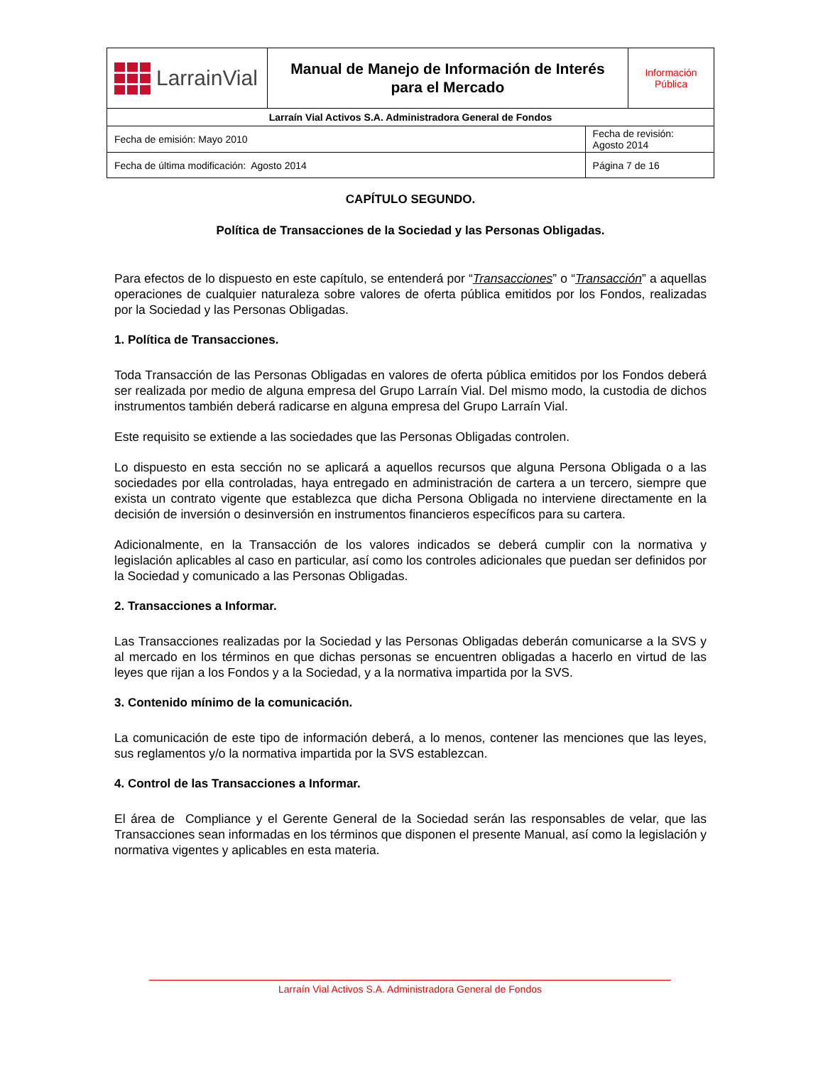| LarrainVial | Manual de Manejo de Información de Interés para el Mercado | | Información Pública |
| Larraín Vial Activos S.A. Administradora General de Fondos | | | |
| Fecha de emisión: Mayo 2010 | | Fecha de revisión: Agosto 2014 | |
| Fecha de última modificación: Agosto 2014 | | Página 7 de 16 | |
CAPÍTULO SEGUNDO.
Política de Transacciones de la Sociedad y las Personas Obligadas.
Para efectos de lo dispuesto en este capítulo, se entenderá por “Transacciones” o “Transacción” a aquellas operaciones de cualquier naturaleza sobre valores de oferta pública emitidos por los Fondos, realizadas por la Sociedad y las Personas Obligadas.
1. Política de Transacciones.
Toda Transacción de las Personas Obligadas en valores de oferta pública emitidos por los Fondos deberá ser realizada por medio de alguna empresa del Grupo Larraín Vial. Del mismo modo, la custodia de dichos instrumentos también deberá radicarse en alguna empresa del Grupo Larraín Vial.
Este requisito se extiende a las sociedades que las Personas Obligadas controlen.
Lo dispuesto en esta sección no se aplicará a aquellos recursos que alguna Persona Obligada o a las sociedades por ella controladas, haya entregado en administración de cartera a un tercero, siempre que exista un contrato vigente que establezca que dicha Persona Obligada no interviene directamente en la decisión de inversión o desinversión en instrumentos financieros específicos para su cartera.
Adicionalmente, en la Transacción de los valores indicados se deberá cumplir con la normativa y legislación aplicables al caso en particular, así como los controles adicionales que puedan ser definidos por la Sociedad y comunicado a las Personas Obligadas.
2. Transacciones a Informar.
Las Transacciones realizadas por la Sociedad y las Personas Obligadas deberán comunicarse a la SVS y al mercado en los términos en que dichas personas se encuentren obligadas a hacerlo en virtud de las leyes que rijan a los Fondos y a la Sociedad, y a la normativa impartida por la SVS.
3. Contenido mínimo de la comunicación.
La comunicación de este tipo de información deberá, a lo menos, contener las menciones que las leyes, sus reglamentos y/o la normativa impartida por la SVS establezcan.
4. Control de las Transacciones a Informar.
El área de Compliance y el Gerente General de la Sociedad serán las responsables de velar, que las Transacciones sean informadas en los términos que disponen el presente Manual, así como la legislación y normativa vigentes y aplicables en esta materia.
Larraín Vial Activos S.A. Administradora General de Fondos